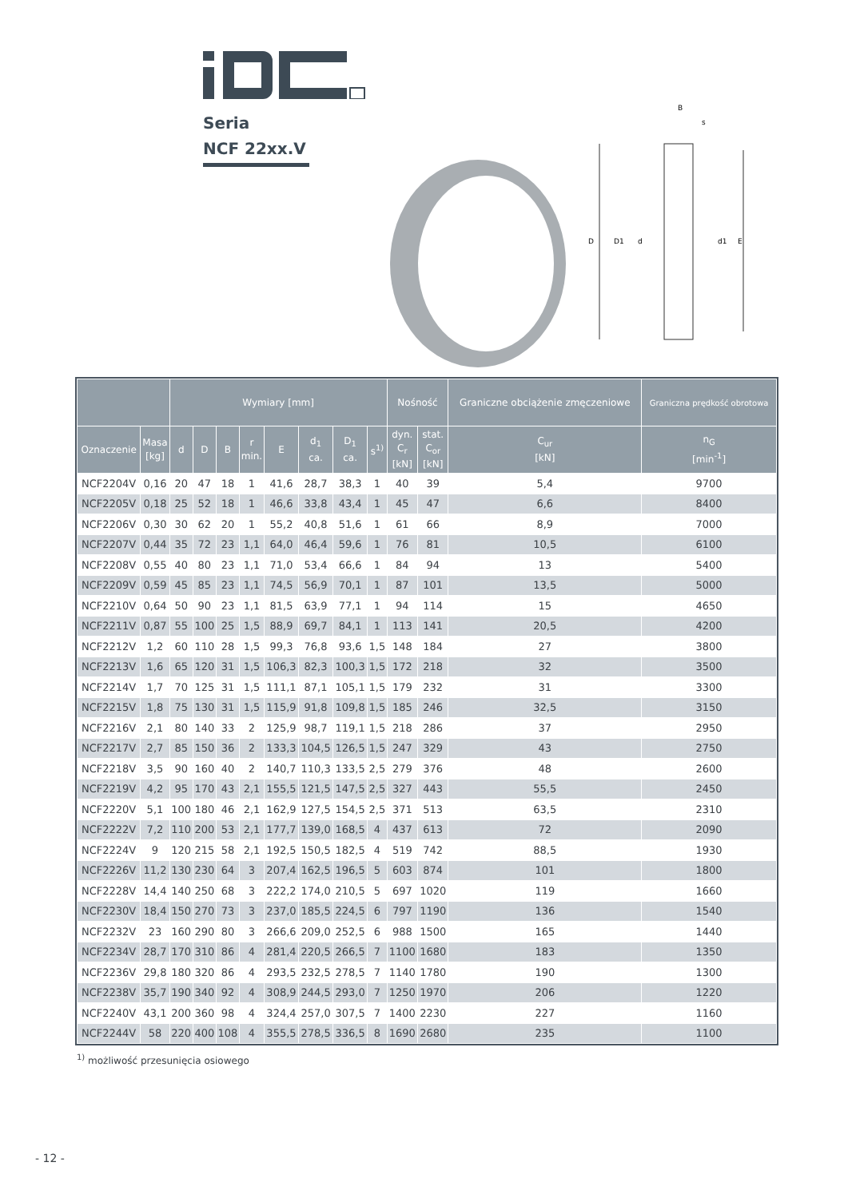Seria
NCF 22xx.V
D
D1
d
d1
E
B
s
| | | Wymiary [mm] | | | | | | | | Nośność | | Graniczne obciążenie zmęczeniowe | Graniczna prędkość obrotowa |
| --- | --- | --- | --- | --- | --- | --- | --- | --- | --- | --- | --- | --- | --- |
| Oznaczenie | Masa [kg] | d | D | B | r min. | E | d<sub>1</sub> ca. | D<sub>1</sub> ca. | s<sup>1)</sup> | dyn. C<sub>r</sub> [kN] | stat. C<sub>or</sub> [kN] | C<sub>ur</sub> [kN] | n<sub>G</sub> [min<sup>-1</sup>] |
| NCF2204V | 0,16 | 20 | 47 | 18 | 1 | 41,6 | 28,7 | 38,3 | 1 | 40 | 39 | 5,4 | 9700 |
| NCF2205V | 0,18 | 25 | 52 | 18 | 1 | 46,6 | 33,8 | 43,4 | 1 | 45 | 47 | 6,6 | 8400 |
| NCF2206V | 0,30 | 30 | 62 | 20 | 1 | 55,2 | 40,8 | 51,6 | 1 | 61 | 66 | 8,9 | 7000 |
| NCF2207V | 0,44 | 35 | 72 | 23 | 1,1 | 64,0 | 46,4 | 59,6 | 1 | 76 | 81 | 10,5 | 6100 |
| NCF2208V | 0,55 | 40 | 80 | 23 | 1,1 | 71,0 | 53,4 | 66,6 | 1 | 84 | 94 | 13 | 5400 |
| NCF2209V | 0,59 | 45 | 85 | 23 | 1,1 | 74,5 | 56,9 | 70,1 | 1 | 87 | 101 | 13,5 | 5000 |
| NCF2210V | 0,64 | 50 | 90 | 23 | 1,1 | 81,5 | 63,9 | 77,1 | 1 | 94 | 114 | 15 | 4650 |
| NCF2211V | 0,87 | 55 | 100 | 25 | 1,5 | 88,9 | 69,7 | 84,1 | 1 | 113 | 141 | 20,5 | 4200 |
| NCF2212V | 1,2 | 60 | 110 | 28 | 1,5 | 99,3 | 76,8 | 93,6 | 1,5 | 148 | 184 | 27 | 3800 |
| NCF2213V | 1,6 | 65 | 120 | 31 | 1,5 | 106,3 | 82,3 | 100,3 | 1,5 | 172 | 218 | 32 | 3500 |
| NCF2214V | 1,7 | 70 | 125 | 31 | 1,5 | 111,1 | 87,1 | 105,1 | 1,5 | 179 | 232 | 31 | 3300 |
| NCF2215V | 1,8 | 75 | 130 | 31 | 1,5 | 115,9 | 91,8 | 109,8 | 1,5 | 185 | 246 | 32,5 | 3150 |
| NCF2216V | 2,1 | 80 | 140 | 33 | 2 | 125,9 | 98,7 | 119,1 | 1,5 | 218 | 286 | 37 | 2950 |
| NCF2217V | 2,7 | 85 | 150 | 36 | 2 | 133,3 | 104,5 | 126,5 | 1,5 | 247 | 329 | 43 | 2750 |
| NCF2218V | 3,5 | 90 | 160 | 40 | 2 | 140,7 | 110,3 | 133,5 | 2,5 | 279 | 376 | 48 | 2600 |
| NCF2219V | 4,2 | 95 | 170 | 43 | 2,1 | 155,5 | 121,5 | 147,5 | 2,5 | 327 | 443 | 55,5 | 2450 |
| NCF2220V | 5,1 | 100 | 180 | 46 | 2,1 | 162,9 | 127,5 | 154,5 | 2,5 | 371 | 513 | 63,5 | 2310 |
| NCF2222V | 7,2 | 110 | 200 | 53 | 2,1 | 177,7 | 139,0 | 168,5 | 4 | 437 | 613 | 72 | 2090 |
| NCF2224V | 9 | 120 | 215 | 58 | 2,1 | 192,5 | 150,5 | 182,5 | 4 | 519 | 742 | 88,5 | 1930 |
| NCF2226V | 11,2 | 130 | 230 | 64 | 3 | 207,4 | 162,5 | 196,5 | 5 | 603 | 874 | 101 | 1800 |
| NCF2228V | 14,4 | 140 | 250 | 68 | 3 | 222,2 | 174,0 | 210,5 | 5 | 697 | 1020 | 119 | 1660 |
| NCF2230V | 18,4 | 150 | 270 | 73 | 3 | 237,0 | 185,5 | 224,5 | 6 | 797 | 1190 | 136 | 1540 |
| NCF2232V | 23 | 160 | 290 | 80 | 3 | 266,6 | 209,0 | 252,5 | 6 | 988 | 1500 | 165 | 1440 |
| NCF2234V | 28,7 | 170 | 310 | 86 | 4 | 281,4 | 220,5 | 266,5 | 7 | 1100 | 1680 | 183 | 1350 |
| NCF2236V | 29,8 | 180 | 320 | 86 | 4 | 293,5 | 232,5 | 278,5 | 7 | 1140 | 1780 | 190 | 1300 |
| NCF2238V | 35,7 | 190 | 340 | 92 | 4 | 308,9 | 244,5 | 293,0 | 7 | 1250 | 1970 | 206 | 1220 |
| NCF2240V | 43,1 | 200 | 360 | 98 | 4 | 324,4 | 257,0 | 307,5 | 7 | 1400 | 2230 | 227 | 1160 |
| NCF2244V | 58 | 220 | 400 | 108 | 4 | 355,5 | 278,5 | 336,5 | 8 | 1690 | 2680 | 235 | 1100 |
<sup>1)</sup> możliwość przesunięcia osiowego
- 12 -